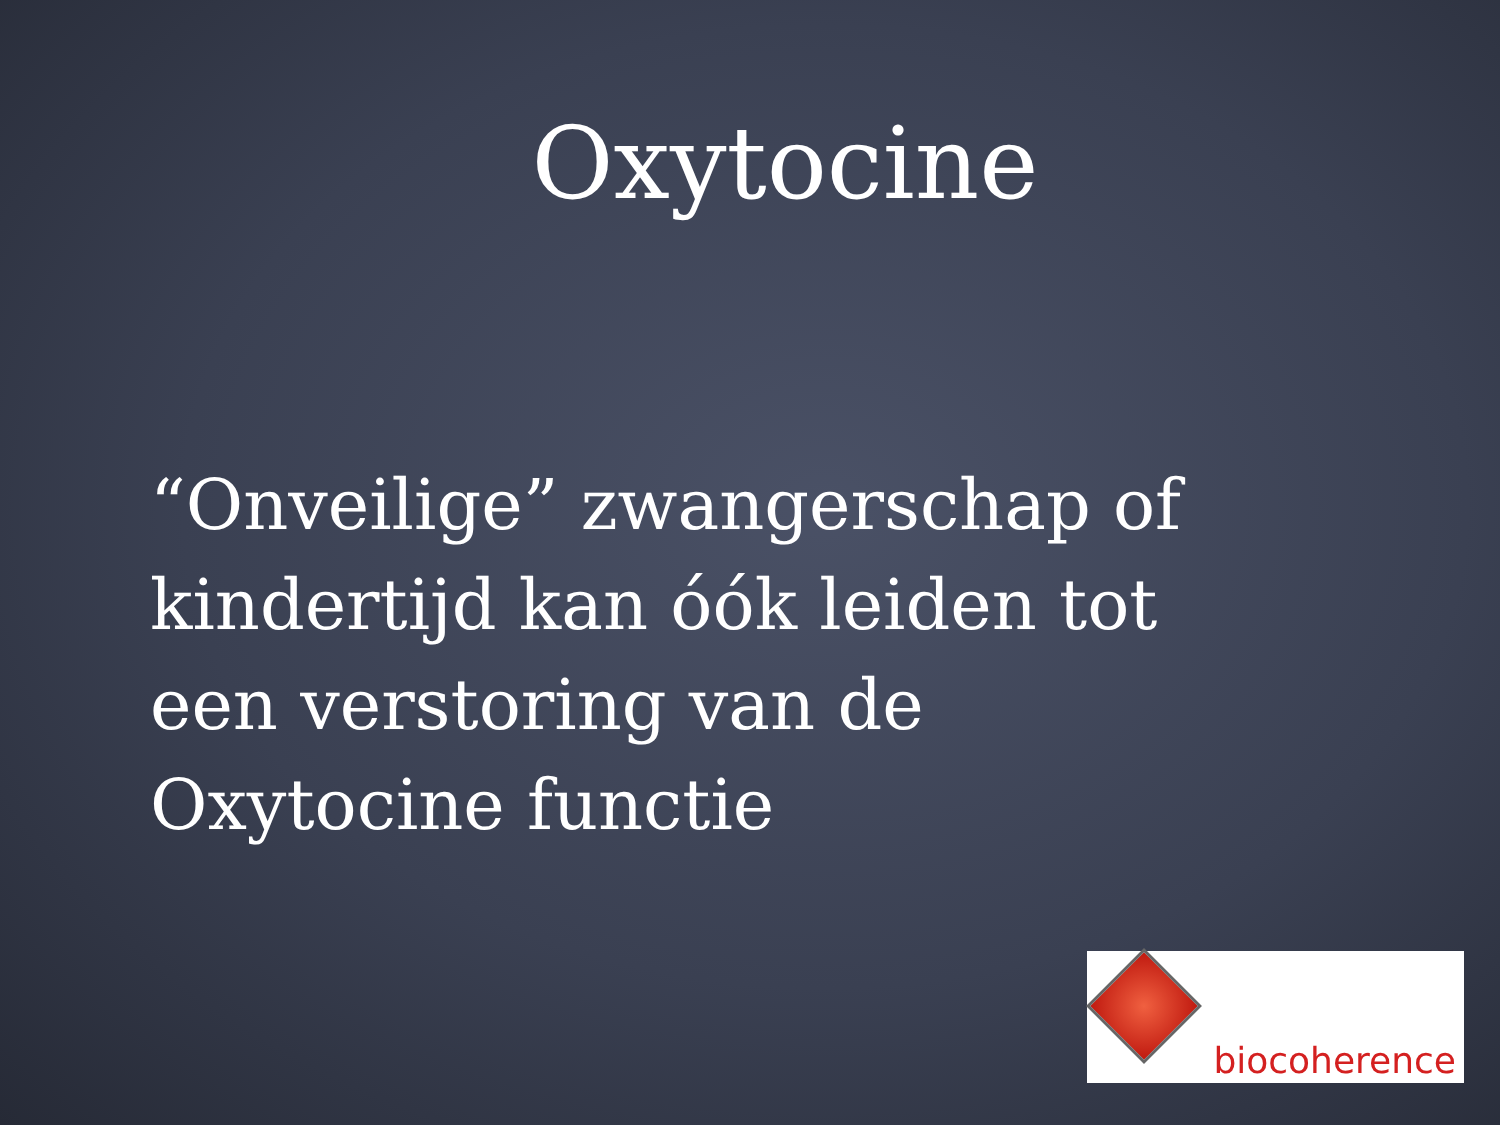Oxytocine
“Onveilige” zwangerschap of kindertijd kan óók leiden tot een verstoring van de Oxytocine functie
biocoherence